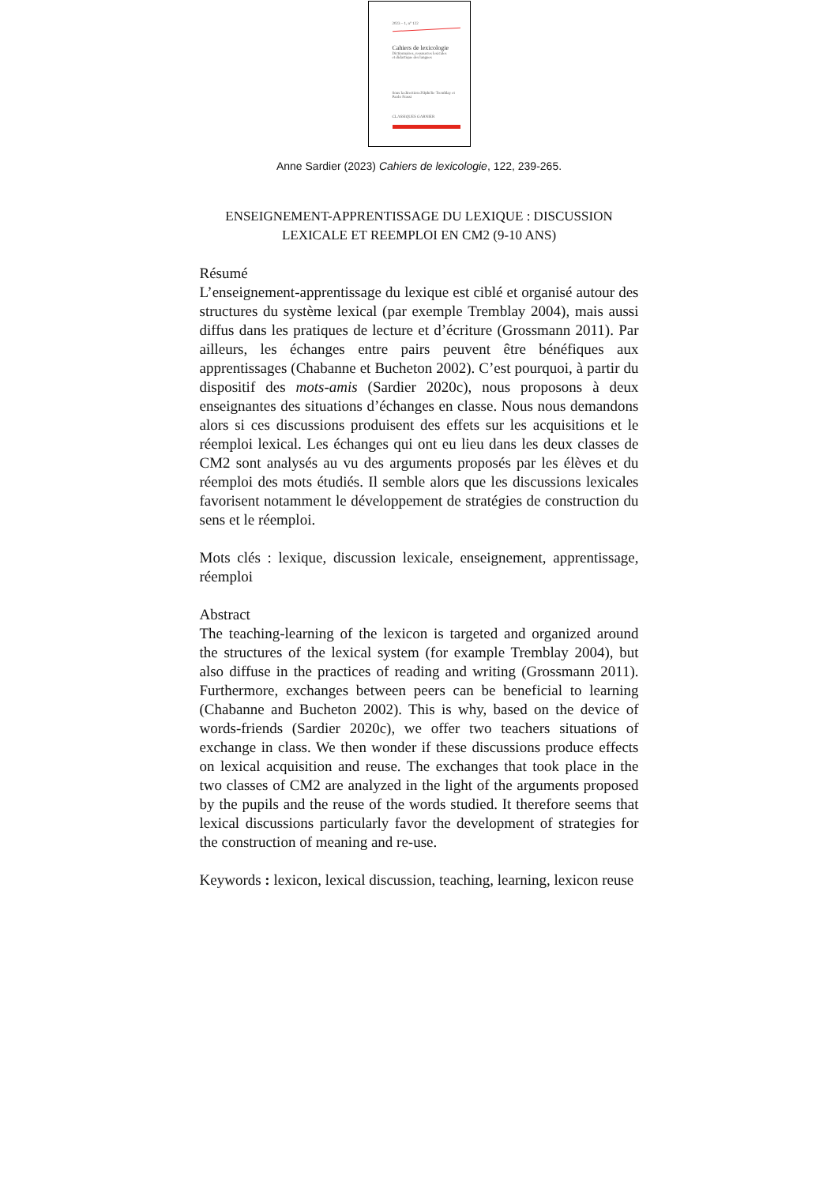2023 – 1, n° 122
Cahiers de lexicologie
Dictionnaires, ressources lexicales
et didactique des langues
Sous la direction d'Ophélie Tremblay et Paolo Frassi
CLASSIQUES GARNIER
Anne Sardier (2023) Cahiers de lexicologie, 122, 239-265.
ENSEIGNEMENT-APPRENTISSAGE DU LEXIQUE : DISCUSSION
LEXICALE ET REEMPLOI EN CM2 (9-10 ANS)
Résumé
L’enseignement-apprentissage du lexique est ciblé et organisé autour des structures du système lexical (par exemple Tremblay 2004), mais aussi diffus dans les pratiques de lecture et d’écriture (Grossmann 2011). Par ailleurs, les échanges entre pairs peuvent être bénéfiques aux apprentissages (Chabanne et Bucheton 2002). C’est pourquoi, à partir du dispositif des mots-amis (Sardier 2020c), nous proposons à deux enseignantes des situations d’échanges en classe. Nous nous demandons alors si ces discussions produisent des effets sur les acquisitions et le réemploi lexical. Les échanges qui ont eu lieu dans les deux classes de CM2 sont analysés au vu des arguments proposés par les élèves et du réemploi des mots étudiés. Il semble alors que les discussions lexicales favorisent notamment le développement de stratégies de construction du sens et le réemploi.
Mots clés : lexique, discussion lexicale, enseignement, apprentissage, réemploi
Abstract
The teaching-learning of the lexicon is targeted and organized around the structures of the lexical system (for example Tremblay 2004), but also diffuse in the practices of reading and writing (Grossmann 2011). Furthermore, exchanges between peers can be beneficial to learning (Chabanne and Bucheton 2002). This is why, based on the device of words-friends (Sardier 2020c), we offer two teachers situations of exchange in class. We then wonder if these discussions produce effects on lexical acquisition and reuse. The exchanges that took place in the two classes of CM2 are analyzed in the light of the arguments proposed by the pupils and the reuse of the words studied. It therefore seems that lexical discussions particularly favor the development of strategies for the construction of meaning and re-use.
Keywords : lexicon, lexical discussion, teaching, learning, lexicon reuse